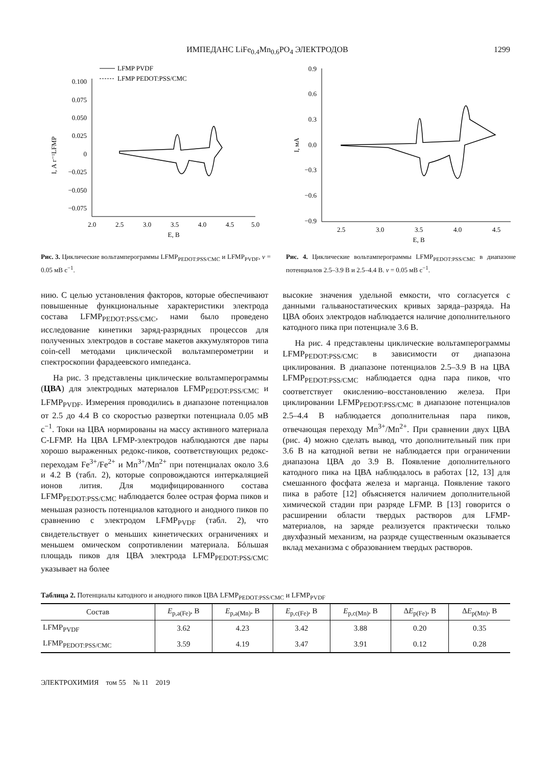ИМПЕДАНС LiFe<sub>0.4</sub>Mn<sub>0.6</sub>PO<sub>4</sub> ЭЛЕКТРОДОВ 1299
LFMP PVDF
LFMP PEDOT:PSS/CMC
0.100
0.075
0.050
0.025
0
−0.025
−0.050
−0.075
2.0
2.5
3.0
3.5
4.0
4.5
5.0
E, В
I, А г⁻¹LFMP
Рис. 3. Циклические вольтамперограммы LFMP<sub>PEDOT:PSS/CMC</sub> и LFMP<sub>PVDF</sub>, v = 0.05 мВ с<sup>−1</sup>.
0.9
0.6
0.3
0.0
−0.3
−0.6
−0.9
2.5
3.0
3.5
4.0
4.5
E, В
I, мА
Рис. 4. Циклические вольтамперограммы LFMP<sub>PEDOT:PSS/CMC</sub> в диапазоне потенциалов 2.5–3.9 В и 2.5–4.4 В. v = 0.05 мВ с<sup>−1</sup>.
нию. С целью установления факторов, которые обеспечивают повышенные функциональные характеристики электрода состава LFMP<sub>PEDOT:PSS/CMC</sub>, нами было проведено исследование кинетики заряд-разрядных процессов для полученных электродов в составе макетов аккумуляторов типа coin-cell методами циклической вольтамперометрии и спектроскопии фарадеевского импеданса.
На рис. 3 представлены циклические вольтамперограммы (ЦВА) для электродных материалов LFMP<sub>PEDOT:PSS/CMC</sub> и LFMP<sub>PVDF</sub>. Измерения проводились в диапазоне потенциалов от 2.5 до 4.4 В со скоростью развертки потенциала 0.05 мВ с<sup>−1</sup>. Токи на ЦВА нормированы на массу активного материала C-LFMP. На ЦВА LFMP-электродов наблюдаются две пары хорошо выраженных редокс-пиков, соответствующих редокс-переходам Fe<sup>3+</sup>/Fe<sup>2+</sup> и Mn<sup>3+</sup>/Mn<sup>2+</sup> при потенциалах около 3.6 и 4.2 В (табл. 2), которые сопровождаются интеркаляцией ионов лития. Для модифицированного состава LFMP<sub>PEDOT:PSS/CMC</sub> наблюдается более острая форма пиков и меньшая разность потенциалов катодного и анодного пиков по сравнению с электродом LFMP<sub>PVDF</sub> (табл. 2), что свидетельствует о меньших кинетических ограничениях и меньшем омическом сопротивлении материала. Бóльшая площадь пиков для ЦВА электрода LFMP<sub>PEDOT:PSS/CMC</sub> указывает на более
высокие значения удельной емкости, что согласуется с данными гальваностатических кривых заряда–разряда. На ЦВА обоих электродов наблюдается наличие дополнительного катодного пика при потенциале 3.6 В.
На рис. 4 представлены циклические вольтамперограммы LFMP<sub>PEDOT:PSS/CMC</sub> в зависимости от диапазона циклирования. В диапазоне потенциалов 2.5–3.9 В на ЦВА LFMP<sub>PEDOT:PSS/CMC</sub> наблюдается одна пара пиков, что соответствует окислению–восстановлению железа. При циклировании LFMP<sub>PEDOT:PSS/CMC</sub> в диапазоне потенциалов 2.5–4.4 В наблюдается дополнительная пара пиков, отвечающая переходу Mn<sup>3+</sup>/Mn<sup>2+</sup>. При сравнении двух ЦВА (рис. 4) можно сделать вывод, что дополнительный пик при 3.6 В на катодной ветви не наблюдается при ограничении диапазона ЦВА до 3.9 В. Появление дополнительного катодного пика на ЦВА наблюдалось в работах [12, 13] для смешанного фосфата железа и марганца. Появление такого пика в работе [12] объясняется наличием дополнительной химической стадии при разряде LFMP. В [13] говорится о расширении области твердых растворов для LFMP-материалов, на заряде реализуется практически только двухфазный механизм, на разряде существенным оказывается вклад механизма с образованием твердых растворов.
Таблица 2. Потенциалы катодного и анодного пиков ЦВА LFMP<sub>PEDOT:PSS/CMC</sub> и LFMP<sub>PVDF</sub>
| Состав | E<sub>p,a(Fe)</sub>, В | E<sub>p,a(Mn)</sub>, В | E<sub>p,c(Fe)</sub>, В | E<sub>p,c(Mn)</sub>, В | Δ E<sub>p(Fe)</sub>, В | Δ E<sub>p(Mn)</sub>, В |
| --- | --- | --- | --- | --- | --- | --- |
| LFMP<sub>PVDF</sub> | 3.62 | 4.23 | 3.42 | 3.88 | 0.20 | 0.35 |
| LFMP<sub>PEDOT:PSS/CMC</sub> | 3.59 | 4.19 | 3.47 | 3.91 | 0.12 | 0.28 |
ЭЛЕКТРОХИМИЯ том 55 № 11 2019